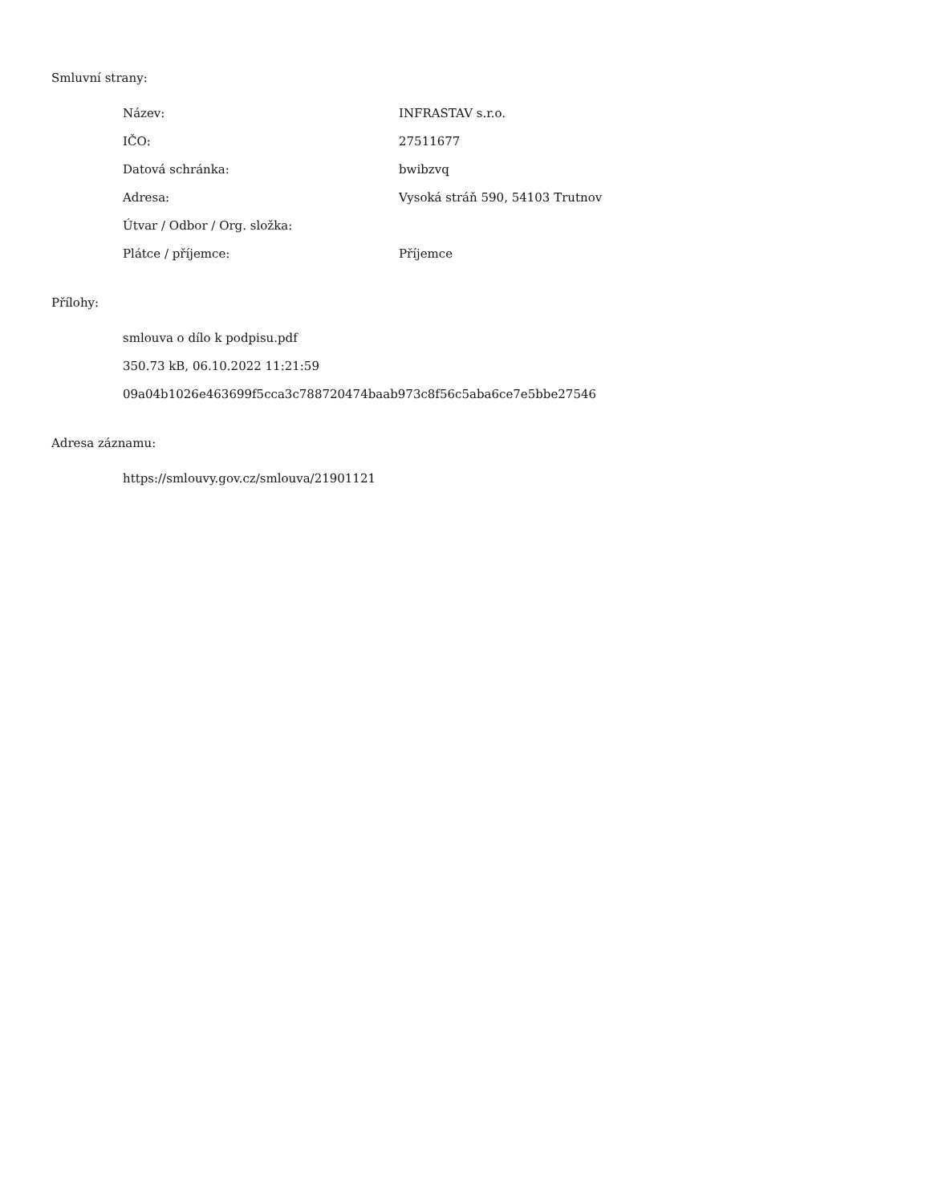Smluvní strany:
| Název: | INFRASTAV s.r.o. |
| IČO: | 27511677 |
| Datová schránka: | bwibzvq |
| Adresa: | Vysoká stráň 590, 54103 Trutnov |
| Útvar / Odbor / Org. složka: | |
| Plátce / příjemce: | Příjemce |
Přílohy:
smlouva o dílo k podpisu.pdf
350.73 kB, 06.10.2022 11:21:59
09a04b1026e463699f5cca3c788720474baab973c8f56c5aba6ce7e5bbe27546
Adresa záznamu:
https://smlouvy.gov.cz/smlouva/21901121